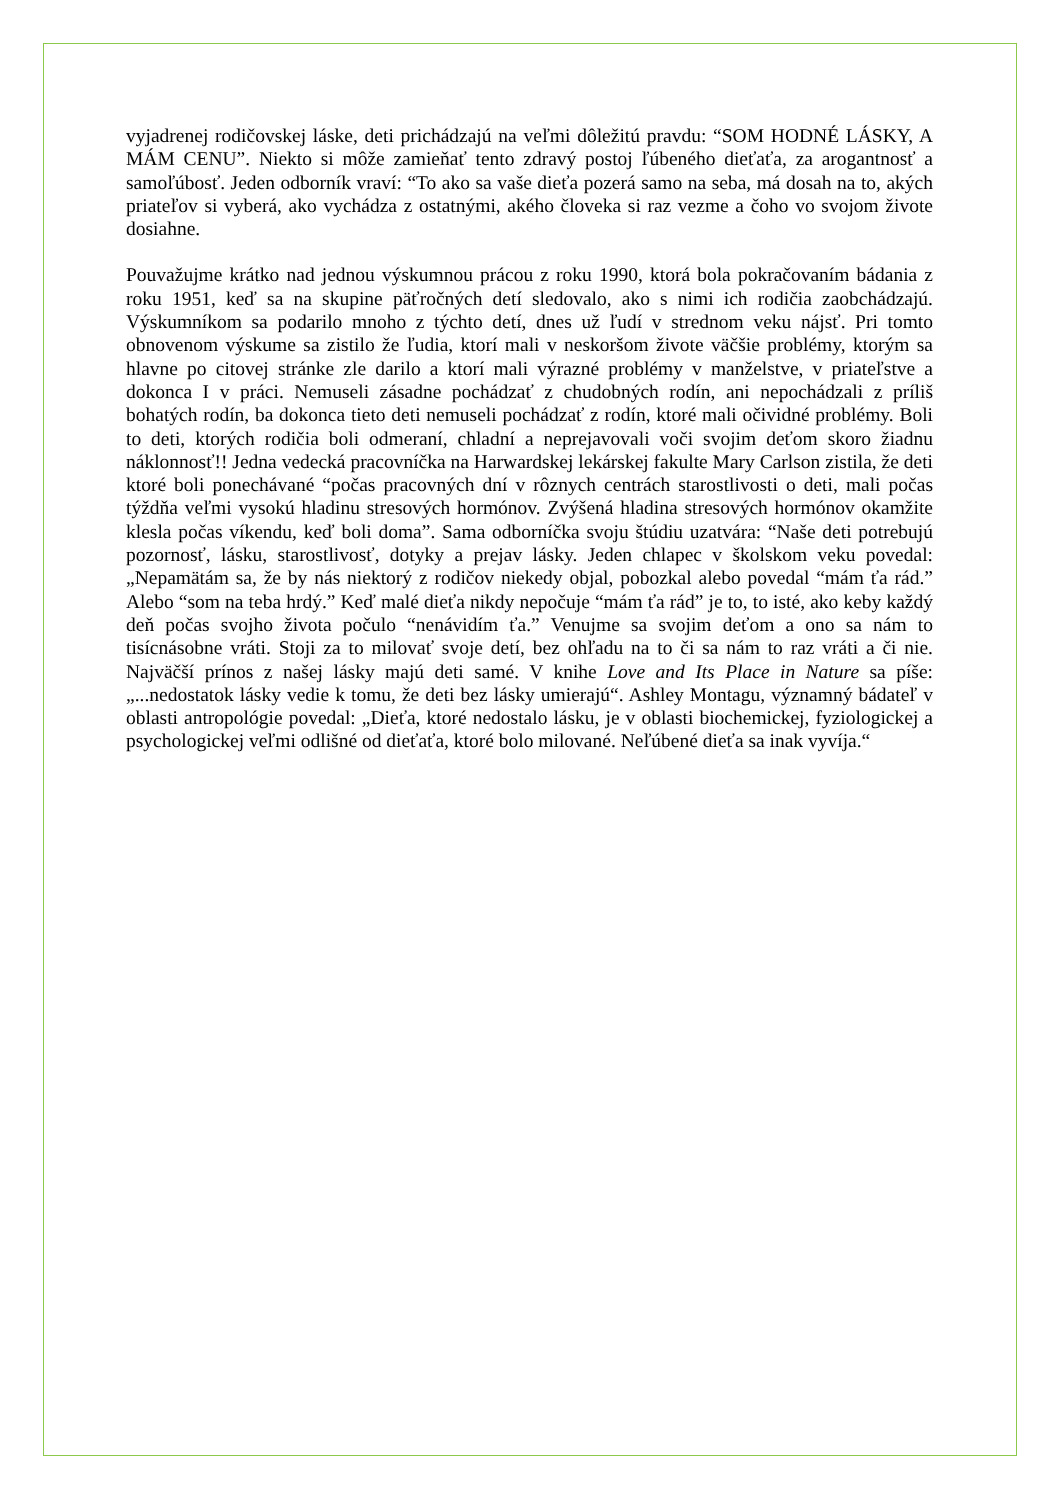vyjadrenej rodičovskej láske, deti prichádzajú na veľmi dôležitú pravdu: “SOM HODNÉ LÁSKY, A MÁM CENU”. Niekto si môže zamieňať tento zdravý postoj ľúbeného dieťaťa, za arogantnosť a samoľúbosť. Jeden odborník vraví: “To ako sa vaše dieťa pozerá samo na seba, má dosah na to, akých priateľov si vyberá, ako vychádza z ostatnými, akého človeka si raz vezme a čoho vo svojom živote dosiahne.
Pouvažujme krátko nad jednou výskumnou prácou z roku 1990, ktorá bola pokračovaním bádania z roku 1951, keď sa na skupine päťročných detí sledovalo, ako s nimi ich rodičia zaobchádzajú. Výskumníkom sa podarilo mnoho z týchto detí, dnes už ľudí v strednom veku nájsť. Pri tomto obnovenom výskume sa zistilo že ľudia, ktorí mali v neskoršom živote väčšie problémy, ktorým sa hlavne po citovej stránke zle darilo a ktorí mali výrazné problémy v manželstve, v priateľstve a dokonca I v práci. Nemuseli zásadne pochádzať z chudobných rodín, ani nepochádzali z príliš bohatých rodín, ba dokonca tieto deti nemuseli pochádzať z rodín, ktoré mali očividné problémy. Boli to deti, ktorých rodičia boli odmeraní, chladní a neprejavovali voči svojim deťom skoro žiadnu náklonnosť!! Jedna vedecká pracovníčka na Harwardskej lekárskej fakulte Mary Carlson zistila, že deti ktoré boli ponechávané “počas pracovných dní v rôznych centrách starostlivosti o deti, mali počas týždňa veľmi vysokú hladinu stresových hormónov. Zvýšená hladina stresových hormónov okamžite klesla počas víkendu, keď boli doma”. Sama odborníčka svoju štúdiu uzatvára: “Naše deti potrebujú pozornosť, lásku, starostlivosť, dotyky a prejav lásky. Jeden chlapec v školskom veku povedal: „Nepamätám sa, že by nás niektorý z rodičov niekedy objal, pobozkal alebo povedal “mám ťa rád.” Alebo “som na teba hrdý.” Keď malé dieťa nikdy nepočuje “mám ťa rád” je to, to isté, ako keby každý deň počas svojho života počulo “nenávidím ťa.” Venujme sa svojim deťom a ono sa nám to tisícnásobne vráti. Stoji za to milovať svoje detí, bez ohľadu na to či sa nám to raz vráti a či nie. Najväčší prínos z našej lásky majú deti samé. V knihe Love and Its Place in Nature sa píše: „...nedostatok lásky vedie k tomu, že deti bez lásky umierajú“. Ashley Montagu, významný bádateľ v oblasti antropológie povedal: „Dieťa, ktoré nedostalo lásku, je v oblasti biochemickej, fyziologickej a psychologickej veľmi odlišné od dieťaťa, ktoré bolo milované. Neľúbené dieťa sa inak vyvíja.“